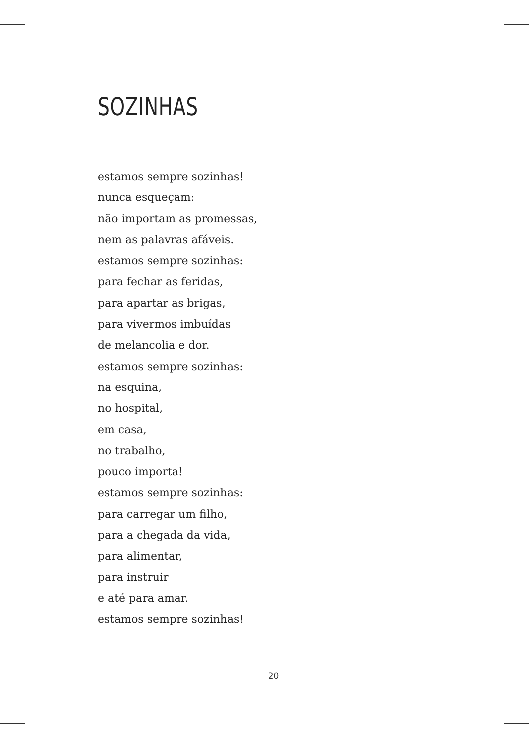SOZINHAS
estamos sempre sozinhas!
nunca esqueçam:
não importam as promessas,
nem as palavras afáveis.
estamos sempre sozinhas:
para fechar as feridas,
para apartar as brigas,
para vivermos imbuídas
de melancolia e dor.
estamos sempre sozinhas:
na esquina,
no hospital,
em casa,
no trabalho,
pouco importa!
estamos sempre sozinhas:
para carregar um filho,
para a chegada da vida,
para alimentar,
para instruir
e até para amar.
estamos sempre sozinhas!
20